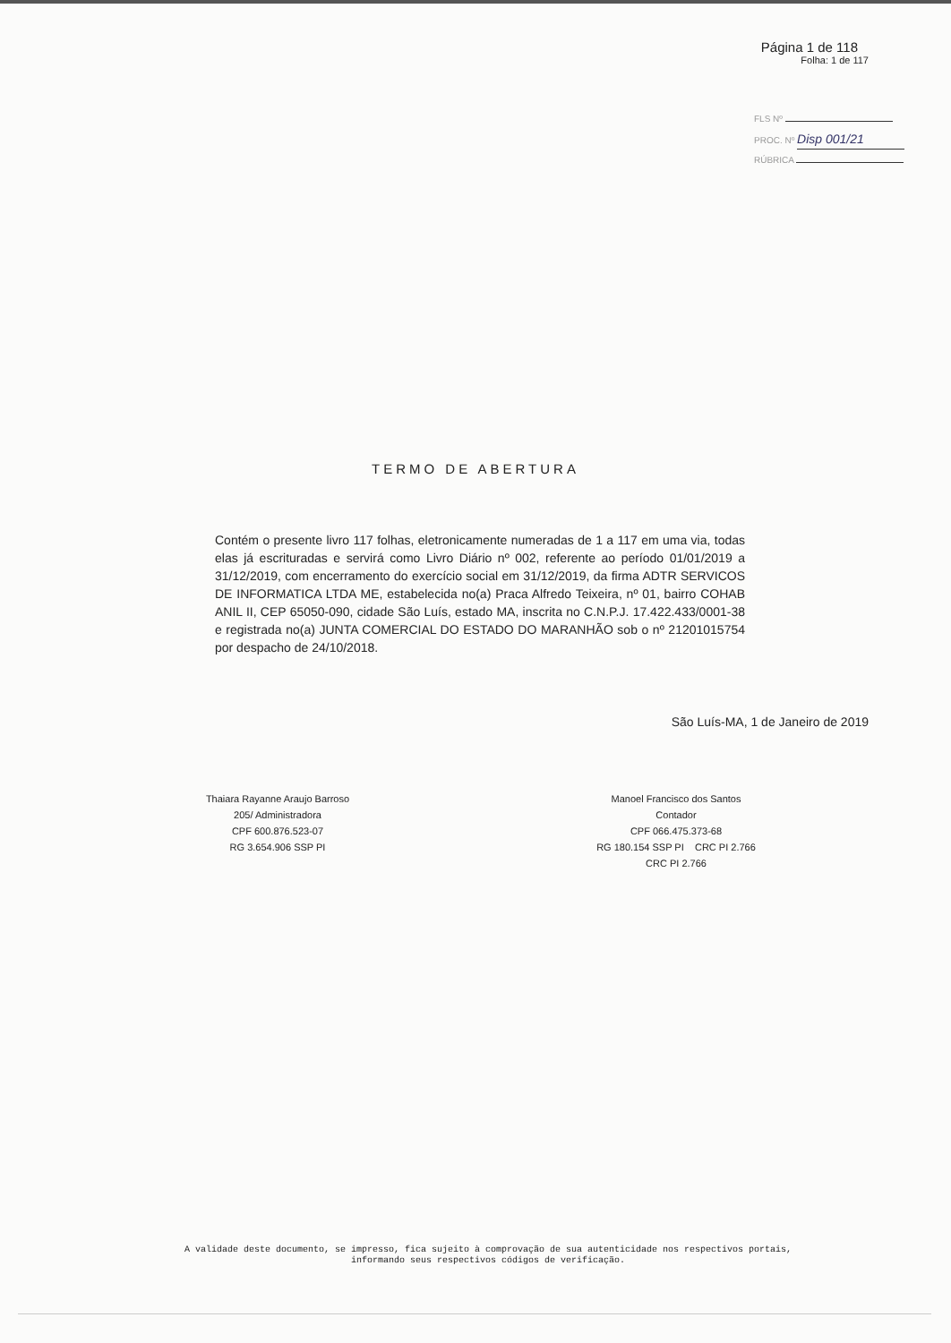Página 1 de 118
Folha: 1 de 117
FLS Nº
PROC. Nº Disp 001/21
RÚBRICA
TERMO DE ABERTURA
Contém o presente livro 117 folhas, eletronicamente numeradas de 1 a 117 em uma via, todas elas já escrituradas e servirá como Livro Diário nº 002, referente ao período 01/01/2019 a 31/12/2019, com encerramento do exercício social em 31/12/2019, da firma ADTR SERVICOS DE INFORMATICA LTDA ME, estabelecida no(a) Praca Alfredo Teixeira, nº 01, bairro COHAB ANIL II, CEP 65050-090, cidade São Luís, estado MA, inscrita no C.N.P.J. 17.422.433/0001-38 e registrada no(a) JUNTA COMERCIAL DO ESTADO DO MARANHÃO sob o nº 21201015754 por despacho de 24/10/2018.
São Luís-MA, 1 de Janeiro de 2019
Thaiara Rayanne Araujo Barroso
205/ Administradora
CPF 600.876.523-07
RG 3.654.906 SSP PI
Manoel Francisco dos Santos
Contador
CPF 066.475.373-68
RG 180.154 SSP PI CRC PI 2.766
CRC PI 2.766
A validade deste documento, se impresso, fica sujeito à comprovação de sua autenticidade nos respectivos portais,
informando seus respectivos códigos de verificação.